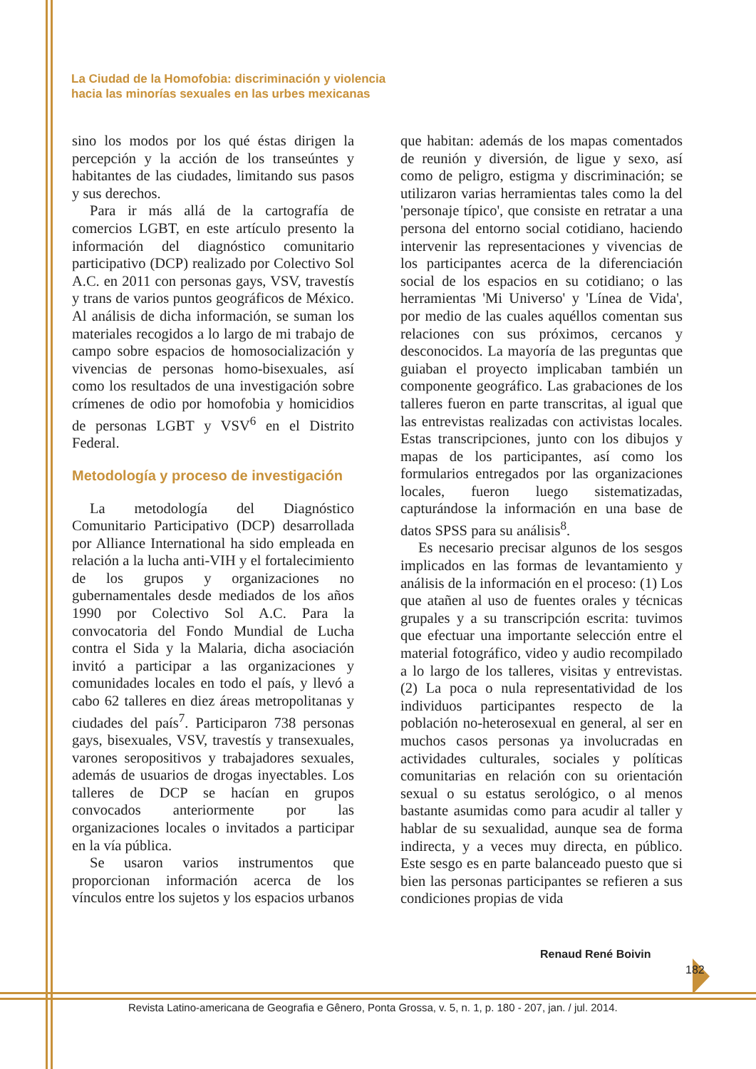La Ciudad de la Homofobia: discriminación y violencia
hacia las minorías sexuales en las urbes mexicanas
sino los modos por los qué éstas dirigen la percepción y la acción de los transeúntes y habitantes de las ciudades, limitando sus pasos y sus derechos.
Para ir más allá de la cartografía de comercios LGBT, en este artículo presento la información del diagnóstico comunitario participativo (DCP) realizado por Colectivo Sol A.C. en 2011 con personas gays, VSV, travestís y trans de varios puntos geográficos de México. Al análisis de dicha información, se suman los materiales recogidos a lo largo de mi trabajo de campo sobre espacios de homosocialización y vivencias de personas homo-bisexuales, así como los resultados de una investigación sobre crímenes de odio por homofobia y homicidios de personas LGBT y VSV<sup>6</sup> en el Distrito Federal.
Metodología y proceso de investigación
La metodología del Diagnóstico Comunitario Participativo (DCP) desarrollada por Alliance International ha sido empleada en relación a la lucha anti-VIH y el fortalecimiento de los grupos y organizaciones no gubernamentales desde mediados de los años 1990 por Colectivo Sol A.C. Para la convocatoria del Fondo Mundial de Lucha contra el Sida y la Malaria, dicha asociación invitó a participar a las organizaciones y comunidades locales en todo el país, y llevó a cabo 62 talleres en diez áreas metropolitanas y ciudades del país<sup>7</sup>. Participaron 738 personas gays, bisexuales, VSV, travestís y transexuales, varones seropositivos y trabajadores sexuales, además de usuarios de drogas inyectables. Los talleres de DCP se hacían en grupos convocados anteriormente por las organizaciones locales o invitados a participar en la vía pública.
Se usaron varios instrumentos que proporcionan información acerca de los vínculos entre los sujetos y los espacios urbanos que habitan: además de los mapas comentados de reunión y diversión, de ligue y sexo, así como de peligro, estigma y discriminación; se utilizaron varias herramientas tales como la del 'personaje típico', que consiste en retratar a una persona del entorno social cotidiano, haciendo intervenir las representaciones y vivencias de los participantes acerca de la diferenciación social de los espacios en su cotidiano; o las herramientas 'Mi Universo' y 'Línea de Vida', por medio de las cuales aquéllos comentan sus relaciones con sus próximos, cercanos y desconocidos. La mayoría de las preguntas que guiaban el proyecto implicaban también un componente geográfico. Las grabaciones de los talleres fueron en parte transcritas, al igual que las entrevistas realizadas con activistas locales. Estas transcripciones, junto con los dibujos y mapas de los participantes, así como los formularios entregados por las organizaciones locales, fueron luego sistematizadas, capturándose la información en una base de datos SPSS para su análisis<sup>8</sup>.
Es necesario precisar algunos de los sesgos implicados en las formas de levantamiento y análisis de la información en el proceso: (1) Los que atañen al uso de fuentes orales y técnicas grupales y a su transcripción escrita: tuvimos que efectuar una importante selección entre el material fotográfico, video y audio recompilado a lo largo de los talleres, visitas y entrevistas. (2) La poca o nula representatividad de los individuos participantes respecto de la población no-heterosexual en general, al ser en muchos casos personas ya involucradas en actividades culturales, sociales y políticas comunitarias en relación con su orientación sexual o su estatus serológico, o al menos bastante asumidas como para acudir al taller y hablar de su sexualidad, aunque sea de forma indirecta, y a veces muy directa, en público. Este sesgo es en parte balanceado puesto que si bien las personas participantes se refieren a sus condiciones propias de vida
Renaud René Boivin
182
Revista Latino-americana de Geografia e Gênero, Ponta Grossa, v. 5, n. 1, p. 180 - 207, jan. / jul. 2014.